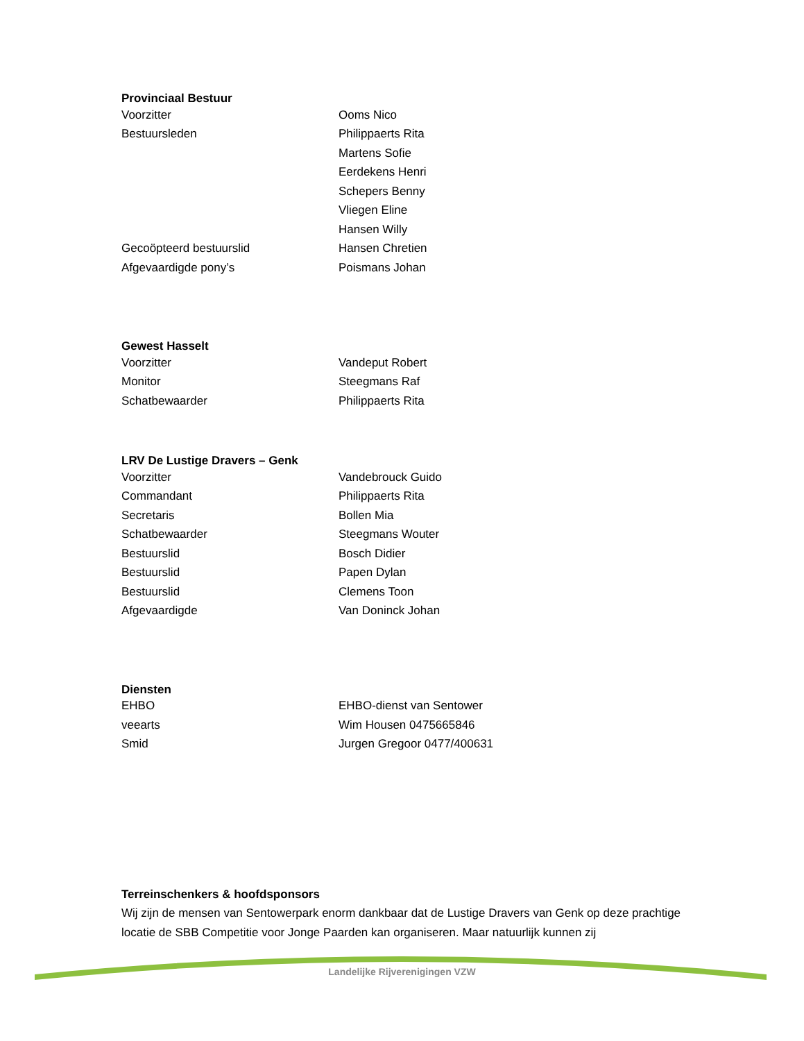Provinciaal Bestuur
| Voorzitter | Ooms Nico |
| Bestuursleden | Philippaerts Rita |
| | Martens Sofie |
| | Eerdekens Henri |
| | Schepers Benny |
| | Vliegen Eline |
| | Hansen Willy |
| Gecoöpteerd bestuurslid | Hansen Chretien |
| Afgevaardigde pony’s | Poismans Johan |
Gewest Hasselt
| Voorzitter | Vandeput Robert |
| Monitor | Steegmans Raf |
| Schatbewaarder | Philippaerts Rita |
LRV De Lustige Dravers – Genk
| Voorzitter | Vandebrouck Guido |
| Commandant | Philippaerts Rita |
| Secretaris | Bollen Mia |
| Schatbewaarder | Steegmans Wouter |
| Bestuurslid | Bosch Didier |
| Bestuurslid | Papen Dylan |
| Bestuurslid | Clemens Toon |
| Afgevaardigde | Van Doninck Johan |
Diensten
| EHBO | EHBO-dienst van Sentower |
| veearts | Wim Housen 0475665846 |
| Smid | Jurgen Gregoor 0477/400631 |
Terreinschenkers & hoofdsponsors
Wij zijn de mensen van Sentowerpark enorm dankbaar dat de Lustige Dravers van Genk op deze prachtige locatie de SBB Competitie voor Jonge Paarden kan organiseren. Maar natuurlijk kunnen zij
Landelijke Rijverenigingen VZW